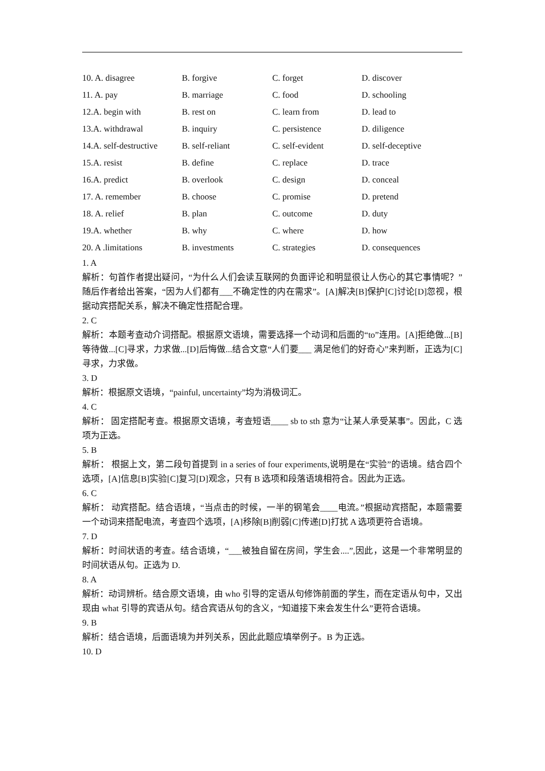| 10. A. disagree | B. forgive | C. forget | D. discover |
| 11. A. pay | B. marriage | C. food | D. schooling |
| 12.A. begin with | B. rest on | C. learn from | D. lead to |
| 13.A. withdrawal | B. inquiry | C. persistence | D. diligence |
| 14.A. self-destructive | B. self-reliant | C. self-evident | D. self-deceptive |
| 15.A. resist | B. define | C. replace | D. trace |
| 16.A. predict | B. overlook | C. design | D. conceal |
| 17. A. remember | B. choose | C. promise | D. pretend |
| 18. A. relief | B. plan | C. outcome | D. duty |
| 19.A. whether | B. why | C. where | D. how |
| 20. A .limitations | B. investments | C. strategies | D. consequences |
1. A
解析：句首作者提出疑问，“为什么人们会读互联网的负面评论和明显很让人伤心的其它事情呢？”随后作者给出答案，“因为人们都有___不确定性的内在需求”。[A]解决[B]保护[C]讨论[D]忽视，根据动宾搭配关系，解决不确定性搭配合理。
2. C
解析：本题考查动介词搭配。根据原文语境，需要选择一个动词和后面的“to”连用。[A]拒绝做...[B]等待做...[C]寻求，力求做...[D]后悔做...结合文意“人们要___ 满足他们的好奇心”来判断，正选为[C]寻求，力求做。
3. D
解析：根据原文语境，“painful, uncertainty”均为消极词汇。
4. C
解析： 固定搭配考查。根据原文语境，考查短语____ sb to sth 意为“让某人承受某事”。因此，C 选项为正选。
5. B
解析： 根据上文，第二段句首提到 in a series of four experiments,说明是在“实验”的语境。结合四个选项，[A]信息[B]实验[C]复习[D]观念，只有 B 选项和段落语境相符合。因此为正选。
6. C
解析： 动宾搭配。结合语境，“当点击的时候，一半的钢笔会____电流。”根据动宾搭配，本题需要一个动词来搭配电流，考查四个选项，[A]移除[B]削弱[C]传递[D]打扰 A 选项更符合语境。
7. D
解析：时间状语的考查。结合语境，“___被独自留在房间，学生会....”,因此，这是一个非常明显的时间状语从句。正选为 D.
8. A
解析：动词辨析。结合原文语境，由 who 引导的定语从句修饰前面的学生，而在定语从句中，又出现由 what 引导的宾语从句。结合宾语从句的含义，“知道接下来会发生什么”更符合语境。
9. B
解析：结合语境，后面语境为并列关系，因此此题应填举例子。B 为正选。
10. D